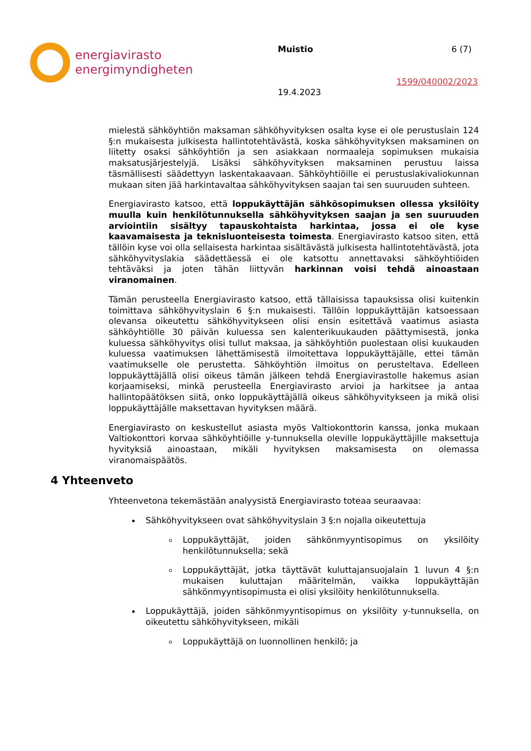energiavirasto
energimyndigheten
Muistio 6 (7)
1599/040002/2023
19.4.2023
mielestä sähköyhtiön maksaman sähköhyvityksen osalta kyse ei ole perustuslain 124 §:n mukaisesta julkisesta hallintotehtävästä, koska sähköhyvityksen maksaminen on liitetty osaksi sähköyhtiön ja sen asiakkaan normaaleja sopimuksen mukaisia maksatusjärjestelyjä. Lisäksi sähköhyvityksen maksaminen perustuu laissa täsmällisesti säädettyyn laskentakaavaan. Sähköyhtiöille ei perustuslakivaliokunnan mukaan siten jää harkintavaltaa sähköhyvityksen saajan tai sen suuruuden suhteen.
Energiavirasto katsoo, että loppukäyttäjän sähkösopimuksen ollessa yksilöity muulla kuin henkilötunnuksella sähköhyvityksen saajan ja sen suuruuden arviointiin sisältyy tapauskohtaista harkintaa, jossa ei ole kyse kaavamaisesta ja teknisluonteisesta toimesta. Energiavirasto katsoo siten, että tällöin kyse voi olla sellaisesta harkintaa sisältävästä julkisesta hallintotehtävästä, jota sähköhyvityslakia säädettäessä ei ole katsottu annettavaksi sähköyhtiöiden tehtäväksi ja joten tähän liittyvän harkinnan voisi tehdä ainoastaan viranomainen.
Tämän perusteella Energiavirasto katsoo, että tällaisissa tapauksissa olisi kuitenkin toimittava sähköhyvityslain 6 §:n mukaisesti. Tällöin loppukäyttäjän katsoessaan olevansa oikeutettu sähköhyvitykseen olisi ensin esitettävä vaatimus asiasta sähköyhtiölle 30 päivän kuluessa sen kalenterikuukauden päättymisestä, jonka kuluessa sähköhyvitys olisi tullut maksaa, ja sähköyhtiön puolestaan olisi kuukauden kuluessa vaatimuksen lähettämisestä ilmoitettava loppukäyttäjälle, ettei tämän vaatimukselle ole perustetta. Sähköyhtiön ilmoitus on perusteltava. Edelleen loppukäyttäjällä olisi oikeus tämän jälkeen tehdä Energiavirastolle hakemus asian korjaamiseksi, minkä perusteella Energiavirasto arvioi ja harkitsee ja antaa hallintopäätöksen siitä, onko loppukäyttäjällä oikeus sähköhyvitykseen ja mikä olisi loppukäyttäjälle maksettavan hyvityksen määrä.
Energiavirasto on keskustellut asiasta myös Valtiokonttorin kanssa, jonka mukaan Valtiokonttori korvaa sähköyhtiöille y-tunnuksella oleville loppukäyttäjille maksettuja hyvityksiä ainoastaan, mikäli hyvityksen maksamisesta on olemassa viranomaispäätös.
4 Yhteenveto
Yhteenvetona tekemästään analyysistä Energiavirasto toteaa seuraavaa:
Sähköhyvitykseen ovat sähköhyvityslain 3 §:n nojalla oikeutettuja
Loppukäyttäjät, joiden sähkönmyyntisopimus on yksilöity henkilötunnuksella; sekä
Loppukäyttäjät, jotka täyttävät kuluttajansuojalain 1 luvun 4 §:n mukaisen kuluttajan määritelmän, vaikka loppukäyttäjän sähkönmyyntisopimusta ei olisi yksilöity henkilötunnuksella.
Loppukäyttäjä, joiden sähkönmyyntisopimus on yksilöity y-tunnuksella, on oikeutettu sähköhyvitykseen, mikäli
Loppukäyttäjä on luonnollinen henkilö; ja